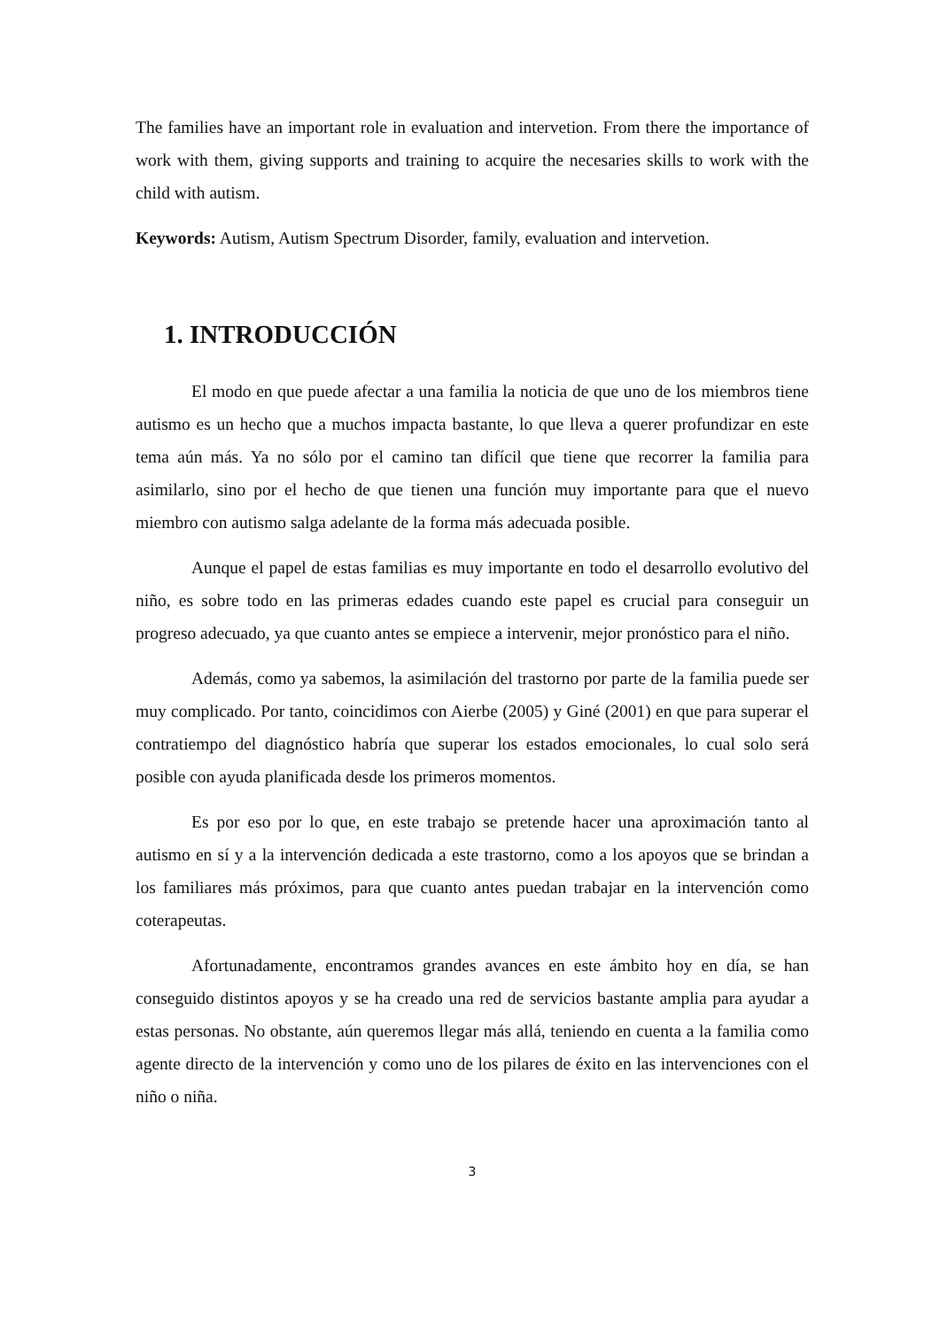The families have an important role in evaluation and intervetion. From there the importance of work with them, giving supports and training to acquire the necesaries skills to work with the child with autism.
Keywords: Autism, Autism Spectrum Disorder, family, evaluation and intervetion.
1. INTRODUCCIÓN
El modo en que puede afectar a una familia la noticia de que uno de los miembros tiene autismo es un hecho que a muchos impacta bastante, lo que lleva a querer profundizar en este tema aún más. Ya no sólo por el camino tan difícil que tiene que recorrer la familia para asimilarlo, sino por el hecho de que tienen una función muy importante para que el nuevo miembro con autismo salga adelante de la forma más adecuada posible.
Aunque el papel de estas familias es muy importante en todo el desarrollo evolutivo del niño, es sobre todo en las primeras edades cuando este papel es crucial para conseguir un progreso adecuado, ya que cuanto antes se empiece a intervenir, mejor pronóstico para el niño.
Además, como ya sabemos, la asimilación del trastorno por parte de la familia puede ser muy complicado. Por tanto, coincidimos con Aierbe (2005) y Giné (2001) en que para superar el contratiempo del diagnóstico habría que superar los estados emocionales, lo cual solo será posible con ayuda planificada desde los primeros momentos.
Es por eso por lo que, en este trabajo se pretende hacer una aproximación tanto al autismo en sí y a la intervención dedicada a este trastorno, como a los apoyos que se brindan a los familiares más próximos, para que cuanto antes puedan trabajar en la intervención como coterapeutas.
Afortunadamente, encontramos grandes avances en este ámbito hoy en día, se han conseguido distintos apoyos y se ha creado una red de servicios bastante amplia para ayudar a estas personas. No obstante, aún queremos llegar más allá, teniendo en cuenta a la familia como agente directo de la intervención y como uno de los pilares de éxito en las intervenciones con el niño o niña.
3